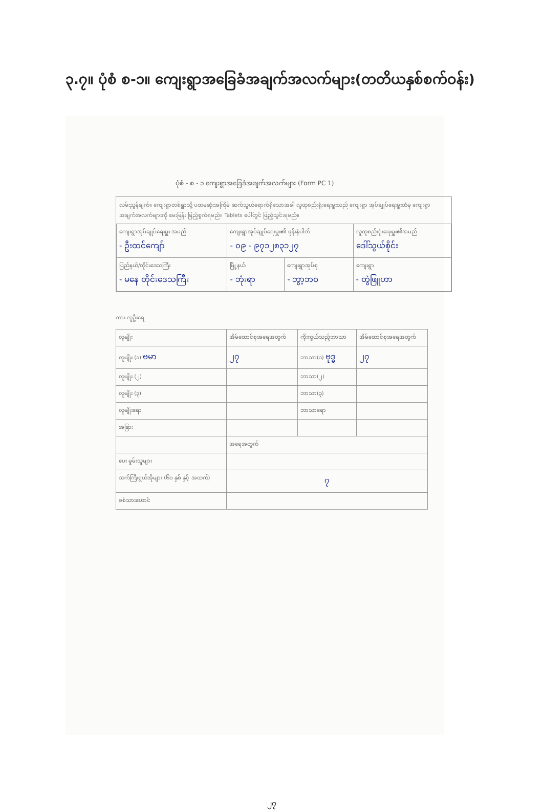၃.၇။ ပုံစံ စ-၁။ ကျေးရွာအခြေခံအချက်အလက်များ(တတိယနှစ်စက်ဝန်း)
ပုံစံ - စ - ၁ ကျေးရွာအခြေခံအချက်အလက်များ (Form PC 1)
လမ်းညွှန်ချက်။ ကျေးရွာတစ်ရွာသို့ ပထမဆုံးအကြိမ် ဆက်သွယ်ရောက်ရှိသောအခါ လူထုစည်းရုံးရေးမှူးသည် ကျေးရွာ အုပ်ချုပ်ရေးမှူးထံမှ ကျေးရွာအချက်အလက်များကို မေးမြန်း ဖြည့်စွက်ရမည်။ Tablets ပေါ်တွင် ဖြည့်သွင်းရမည်။
| ကျေးရွာအုပ်ချုပ်ရေးမှူး အမည် - ဦးထင်ကျော် | ကျေးရွာအုပ်ချုပ်ရေးမှူး၏ ဖုန်းနံပါတ် - ၀၉ - ၉၇၁၂၈၃၁၂၇ | | လူထုစည်းရုံးရေးမှူး၏အမည် ဒေါ်သွယ်စိုင်း |
| ပြည်နယ်/တိုင်းဒေသကြီး - မနေ တိုင်းဒေသကြီး | မြို့နယ် - ဘုံးရာ | ကျေးရွာအုပ်စု - ဘွာ့ဘဝ | ကျေးရွာ - တွဲဖြူဟာ |
ကား လူဦးရေ
| လူမျိုး | အိမ်ထောင်စုအရေအတွက် | ကိုးကွယ်သည့်ဘာသာ | အိမ်ထောင်စုအရေအတွက် |
| --- | --- | --- | --- |
| လူမျိုး (၁) ဗမာ | ၂၇ | ဘာသာ(၁) ဗုဒ္ဓ | ၂၇ |
| လူမျိုး (၂) | | ဘာသာ(၂) | |
| လူမျိုး (၃) | | ဘာသာ(၃) | |
| လူမျိုးရော | | ဘာသာရော | |
| အခြား | | | |
| | အရေအတွက် | | |
| ပေး မှုမ်းသူများ | | | |
| သက်ကြီးရွယ်အိုများ (၆၀ နှစ် နှင့် အထက်) | ၇ | | |
| စစ်သားဟောင် | | | |
၂၇